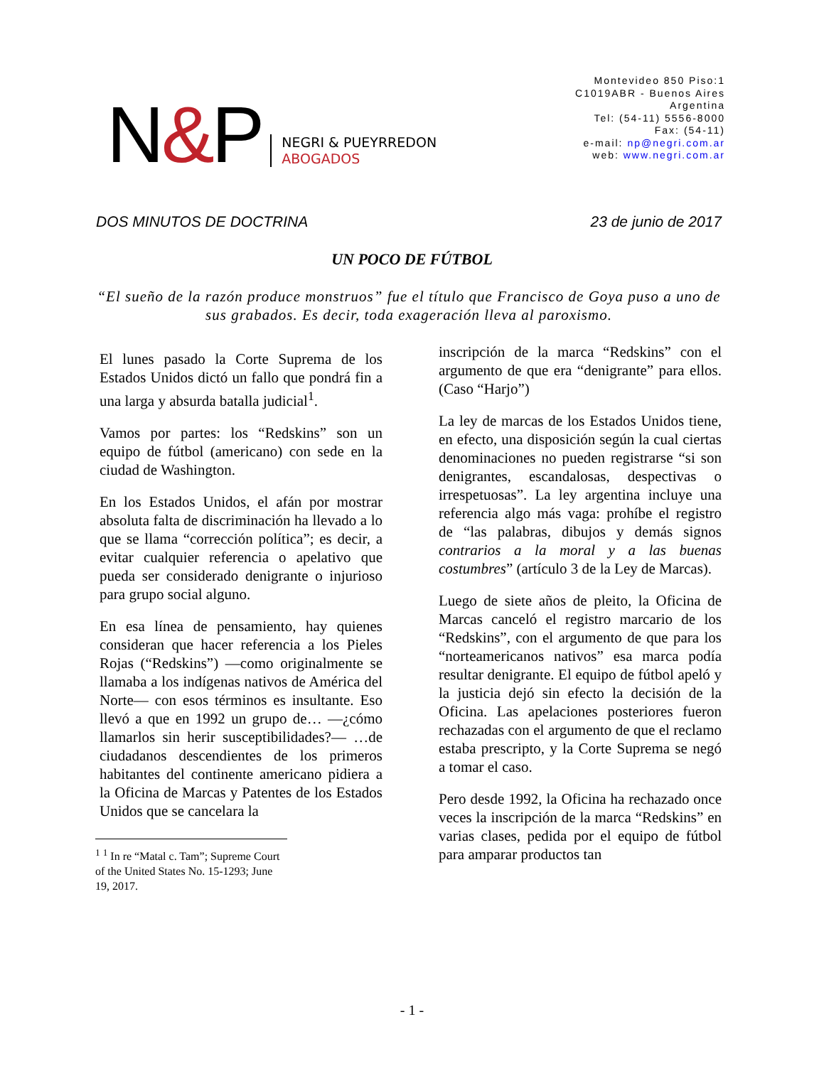N&P
NEGRI & PUEYRREDON
ABOGADOS
Montevideo 850 Piso:1
C1019ABR - Buenos Aires
Argentina
Tel: (54-11) 5556-8000
Fax: (54-11)
e-mail: np@negri.com.ar
web: www.negri.com.ar
DOS MINUTOS DE DOCTRINA 23 de junio de 2017
UN POCO DE FÚTBOL
“El sueño de la razón produce monstruos” fue el título que Francisco de Goya puso a uno de sus grabados. Es decir, toda exageración lleva al paroxismo.
El lunes pasado la Corte Suprema de los Estados Unidos dictó un fallo que pondrá fin a una larga y absurda batalla judicial<sup>1</sup>.
Vamos por partes: los “Redskins” son un equipo de fútbol (americano) con sede en la ciudad de Washington.
En los Estados Unidos, el afán por mostrar absoluta falta de discriminación ha llevado a lo que se llama “corrección política”; es decir, a evitar cualquier referencia o apelativo que pueda ser considerado denigrante o injurioso para grupo social alguno.
En esa línea de pensamiento, hay quienes consideran que hacer referencia a los Pieles Rojas (“Redskins”) —como originalmente se llamaba a los indígenas nativos de América del Norte— con esos términos es insultante. Eso llevó a que en 1992 un grupo de… —¿cómo llamarlos sin herir susceptibilidades?— …de ciudadanos descendientes de los primeros habitantes del continente americano pidiera a la Oficina de Marcas y Patentes de los Estados Unidos que se cancelara la
<sup>1</sup> <sup>1</sup> In re “Matal c. Tam”; Supreme Court of the United States No. 15-1293; June 19, 2017.
inscripción de la marca “Redskins” con el argumento de que era “denigrante” para ellos. (Caso “Harjo”)
La ley de marcas de los Estados Unidos tiene, en efecto, una disposición según la cual ciertas denominaciones no pueden registrarse “si son denigrantes, escandalosas, despectivas o irrespetuosas”. La ley argentina incluye una referencia algo más vaga: prohíbe el registro de “las palabras, dibujos y demás signos contrarios a la moral y a las buenas costumbres” (artículo 3 de la Ley de Marcas).
Luego de siete años de pleito, la Oficina de Marcas canceló el registro marcario de los “Redskins”, con el argumento de que para los “norteamericanos nativos” esa marca podía resultar denigrante. El equipo de fútbol apeló y la justicia dejó sin efecto la decisión de la Oficina. Las apelaciones posteriores fueron rechazadas con el argumento de que el reclamo estaba prescripto, y la Corte Suprema se negó a tomar el caso.
Pero desde 1992, la Oficina ha rechazado once veces la inscripción de la marca “Redskins” en varias clases, pedida por el equipo de fútbol para amparar productos tan
- 1 -